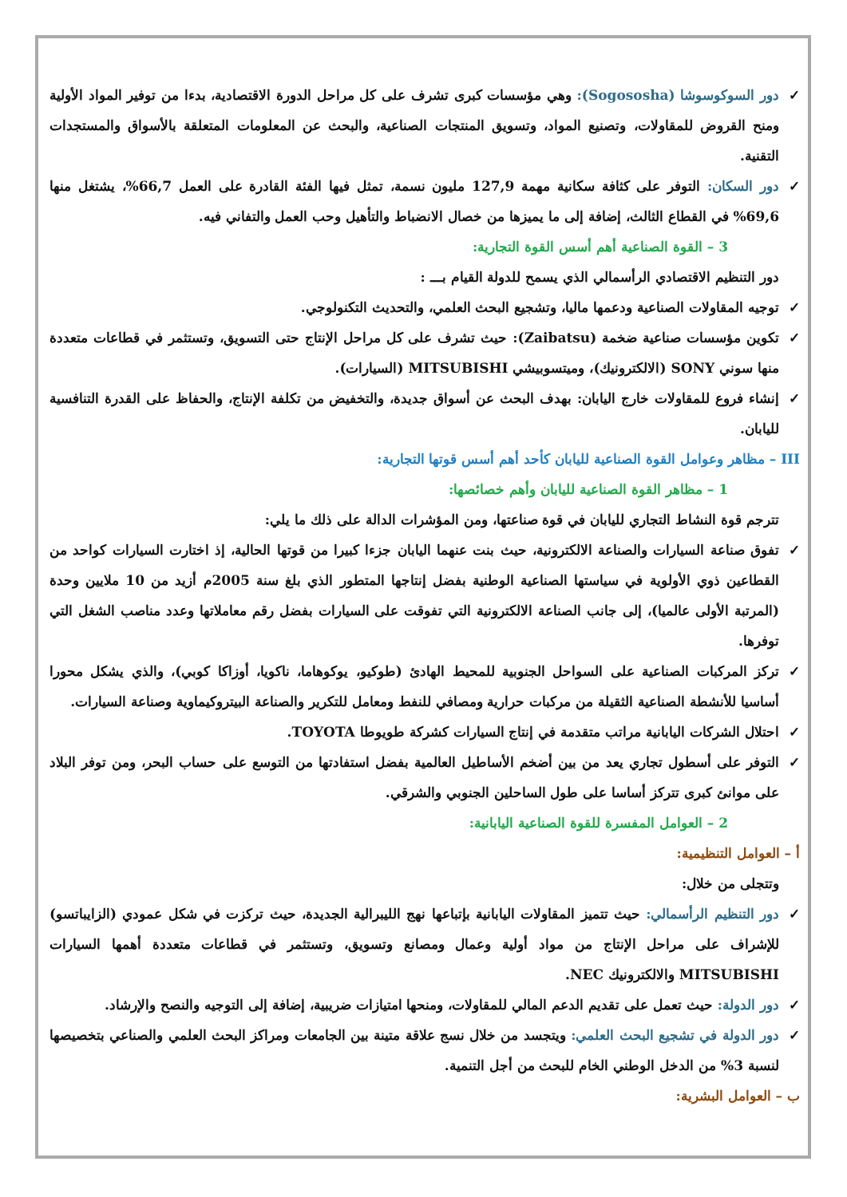✓ دور السوكوسوشا (Sogososha): وهي مؤسسات كبرى تشرف على كل مراحل الدورة الاقتصادية، بدءا من توفير المواد الأولية ومنح القروض للمقاولات، وتصنيع المواد، وتسويق المنتجات الصناعية، والبحث عن المعلومات المتعلقة بالأسواق والمستجدات التقنية.
✓ دور السكان: التوفر على كثافة سكانية مهمة 127,9 مليون نسمة، تمثل فيها الفئة القادرة على العمل 66,7%، يشتغل منها 69,6% في القطاع الثالث، إضافة إلى ما يميزها من خصال الانضباط والتأهيل وحب العمل والتفاني فيه.
3 – القوة الصناعية أهم أسس القوة التجارية:
دور التنظيم الاقتصادي الرأسمالي الذي يسمح للدولة القيام بـــ :
✓ توجيه المقاولات الصناعية ودعمها ماليا، وتشجيع البحث العلمي، والتحديث التكنولوجي.
✓ تكوين مؤسسات صناعية ضخمة (Zaibatsu): حيث تشرف على كل مراحل الإنتاج حتى التسويق، وتستثمر في قطاعات متعددة منها سوني SONY (الالكترونيك)، وميتسوبيشي MITSUBISHI (السيارات).
✓ إنشاء فروع للمقاولات خارج اليابان: بهدف البحث عن أسواق جديدة، والتخفيض من تكلفة الإنتاج، والحفاظ على القدرة التنافسية لليابان.
III – مظاهر وعوامل القوة الصناعية لليابان كأحد أهم أسس قوتها التجارية:
1 – مظاهر القوة الصناعية لليابان وأهم خصائصها:
تترجم قوة النشاط التجاري لليابان في قوة صناعتها، ومن المؤشرات الدالة على ذلك ما يلي:
✓ تفوق صناعة السيارات والصناعة الالكترونية، حيث بنت عنهما اليابان جزءا كبيرا من قوتها الحالية، إذ اختارت السيارات كواحد من القطاعين ذوي الأولوية في سياستها الصناعية الوطنية بفضل إنتاجها المتطور الذي بلغ سنة 2005م أزيد من 10 ملايين وحدة (المرتبة الأولى عالميا)، إلى جانب الصناعة الالكترونية التي تفوقت على السيارات بفضل رقم معاملاتها وعدد مناصب الشغل التي توفرها.
✓ تركز المركبات الصناعية على السواحل الجنوبية للمحيط الهادئ (طوكيو، يوكوهاما، ناكويا، أوزاكا كوبي)، والذي يشكل محورا أساسيا للأنشطة الصناعية الثقيلة من مركبات حرارية ومصافي للنفط ومعامل للتكرير والصناعة البيتروكيماوية وصناعة السيارات.
✓ احتلال الشركات اليابانية مراتب متقدمة في إنتاج السيارات كشركة طويوطا TOYOTA.
✓ التوفر على أسطول تجاري يعد من بين أضخم الأساطيل العالمية بفضل استفادتها من التوسع على حساب البحر، ومن توفر البلاد على موانئ كبرى تتركز أساسا على طول الساحلين الجنوبي والشرقي.
2 – العوامل المفسرة للقوة الصناعية اليابانية:
أ – العوامل التنظيمية:
وتتجلى من خلال:
✓ دور التنظيم الرأسمالي: حيث تتميز المقاولات اليابانية بإتباعها نهج الليبرالية الجديدة، حيث تركزت في شكل عمودي (الزايباتسو) للإشراف على مراحل الإنتاج من مواد أولية وعمال ومصانع وتسويق، وتستثمر في قطاعات متعددة أهمها السيارات MITSUBISHI والالكترونيك NEC.
✓ دور الدولة: حيث تعمل على تقديم الدعم المالي للمقاولات، ومنحها امتيازات ضريبية، إضافة إلى التوجيه والنصح والإرشاد.
✓ دور الدولة في تشجيع البحث العلمي: ويتجسد من خلال نسج علاقة متينة بين الجامعات ومراكز البحث العلمي والصناعي بتخصيصها لنسبة 3% من الدخل الوطني الخام للبحث من أجل التنمية.
ب – العوامل البشرية: